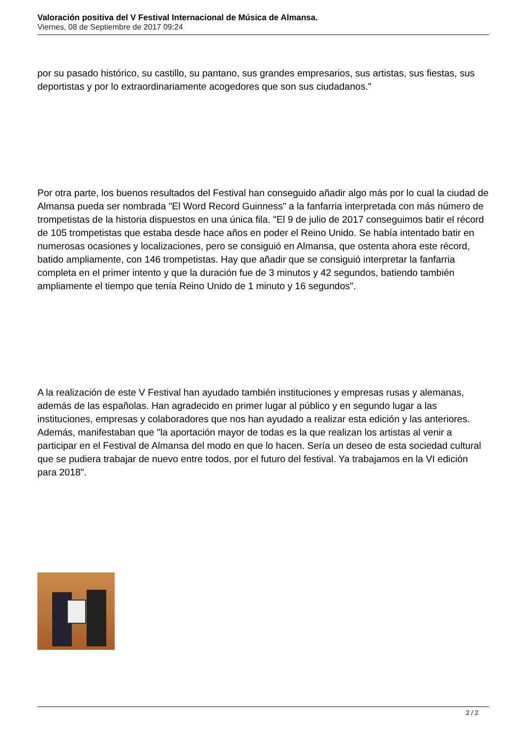Valoración positiva del V Festival Internacional de Música de Almansa.
Viernes, 08 de Septiembre de 2017 09:24
por su pasado histórico, su castillo, su pantano, sus grandes empresarios, sus artistas, sus fiestas, sus deportistas y por lo extraordinariamente acogedores que son sus ciudadanos."
Por otra parte, los buenos resultados del Festival han conseguido añadir algo más por lo cual la ciudad de Almansa pueda ser nombrada "El Word Record Guinness" a la fanfarria interpretada con más número de trompetistas de la historia dispuestos en una única fila. "El 9 de julio de 2017 conseguimos batir el récord de 105 trompetistas que estaba desde hace años en poder el Reino Unido. Se había intentado batir en numerosas ocasiones y localizaciones, pero se consiguió en Almansa, que ostenta ahora este récord, batido ampliamente, con 146 trompetistas. Hay que añadir que se consiguió interpretar la fanfarria completa en el primer intento y que la duración fue de 3 minutos y 42 segundos, batiendo también ampliamente el tiempo que tenía Reino Unido de 1 minuto y 16 segundos".
A la realización de este V Festival han ayudado también instituciones y empresas rusas y alemanas, además de las españolas. Han agradecido en primer lugar al público y en segundo lugar a las instituciones, empresas y colaboradores que nos han ayudado a realizar esta edición y las anteriores. Además, manifestaban que "la aportación mayor de todas es la que realizan los artistas al venir a participar en el Festival de Almansa del modo en que lo hacen. Sería un deseo de esta sociedad cultural que se pudiera trabajar de nuevo entre todos, por el futuro del festival. Ya trabajamos en la VI edición para 2018".
2 / 2